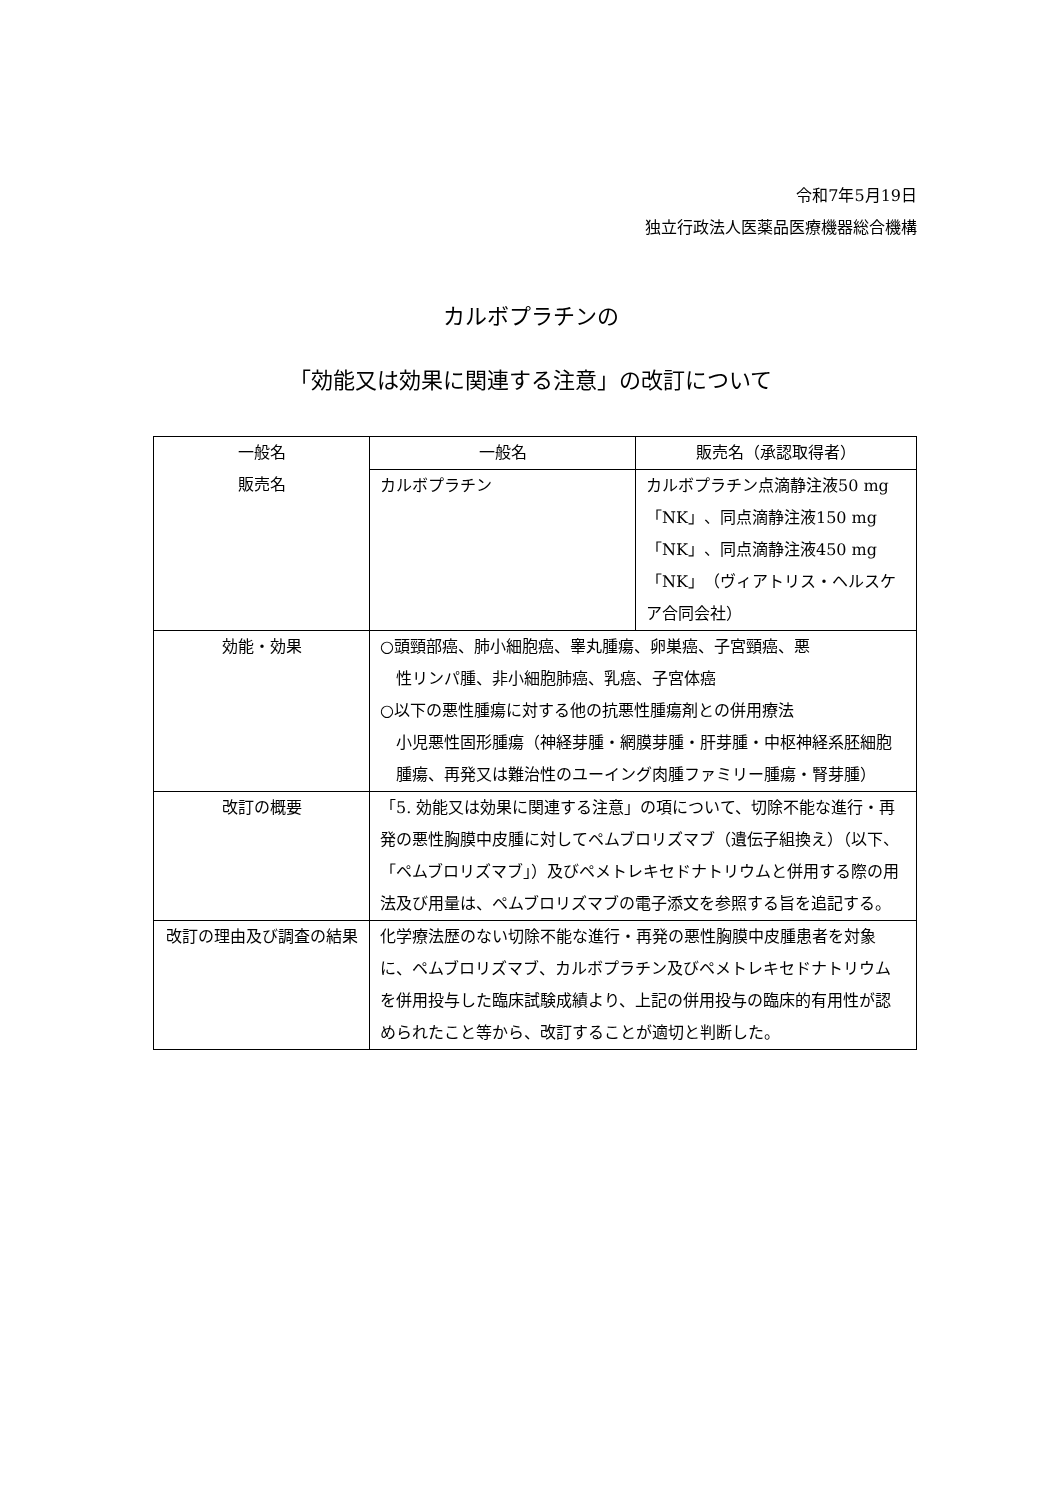令和7年5月19日
独立行政法人医薬品医療機器総合機構
カルボプラチンの
「効能又は効果に関連する注意」の改訂について
| 一般名 販売名 | 一般名 | 販売名（承認取得者） |
| | カルボプラチン | カルボプラチン点滴静注液50 mg「NK」、同点滴静注液150 mg「NK」、同点滴静注液450 mg「NK」（ヴィアトリス・ヘルスケア合同会社） |
| 効能・効果 | ○頭頸部癌、肺小細胞癌、睾丸腫瘍、卵巣癌、子宮頸癌、悪 性リンパ腫、非小細胞肺癌、乳癌、子宮体癌 ○以下の悪性腫瘍に対する他の抗悪性腫瘍剤との併用療法 小児悪性固形腫瘍（神経芽腫・網膜芽腫・肝芽腫・中枢神経系胚細胞腫瘍、再発又は難治性のユーイング肉腫ファミリー腫瘍・腎芽腫） | |
| 改訂の概要 | 「5. 効能又は効果に関連する注意」の項について、切除不能な進行・再発の悪性胸膜中皮腫に対してペムブロリズマブ（遺伝子組換え）（以下、「ペムブロリズマブ」）及びペメトレキセドナトリウムと併用する際の用法及び用量は、ペムブロリズマブの電子添文を参照する旨を追記する。 | |
| 改訂の理由及び調査の結果 | 化学療法歴のない切除不能な進行・再発の悪性胸膜中皮腫患者を対象に、ペムブロリズマブ、カルボプラチン及びペメトレキセドナトリウムを併用投与した臨床試験成績より、上記の併用投与の臨床的有用性が認められたこと等から、改訂することが適切と判断した。 | |